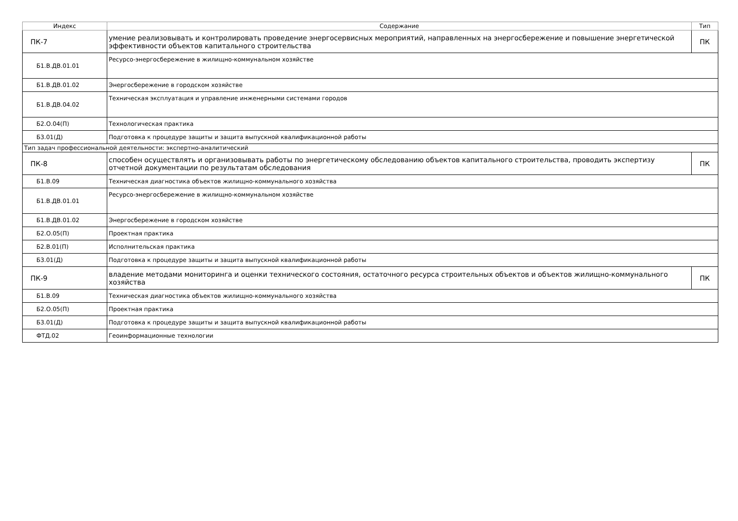| Индекс | Содержание | Тип |
| --- | --- | --- |
| ПК-7 | умение реализовывать и контролировать проведение энергосервисных мероприятий, направленных на энергосбережение и повышение энергетической эффективности объектов капитального строительства | ПК |
| Б1.В.ДВ.01.01 | Ресурсо-энергосбережение в жилищно-коммунальном хозяйстве | |
| Б1.В.ДВ.01.02 | Энергосбережение в городском хозяйстве | |
| Б1.В.ДВ.04.02 | Техническая эксплуатация и управление инженерными системами городов | |
| Б2.О.04(П) | Технологическая практика | |
| Б3.01(Д) | Подготовка к процедуре защиты и защита выпускной квалификационной работы | |
| Тип задач профессиональной деятельности: экспертно-аналитический | | |
| ПК-8 | способен осуществлять и организовывать работы по энергетическому обследованию объектов капитального строительства, проводить экспертизу отчетной документации по результатам обследования | ПК |
| Б1.В.09 | Техническая диагностика объектов жилищно-коммунального хозяйства | |
| Б1.В.ДВ.01.01 | Ресурсо-энергосбережение в жилищно-коммунальном хозяйстве | |
| Б1.В.ДВ.01.02 | Энергосбережение в городском хозяйстве | |
| Б2.О.05(П) | Проектная практика | |
| Б2.В.01(П) | Исполнительская практика | |
| Б3.01(Д) | Подготовка к процедуре защиты и защита выпускной квалификационной работы | |
| ПК-9 | владение методами мониторинга и оценки технического состояния, остаточного ресурса строительных объектов и объектов жилищно-коммунального хозяйства | ПК |
| Б1.В.09 | Техническая диагностика объектов жилищно-коммунального хозяйства | |
| Б2.О.05(П) | Проектная практика | |
| Б3.01(Д) | Подготовка к процедуре защиты и защита выпускной квалификационной работы | |
| ФТД.02 | Геоинформационные технологии | |